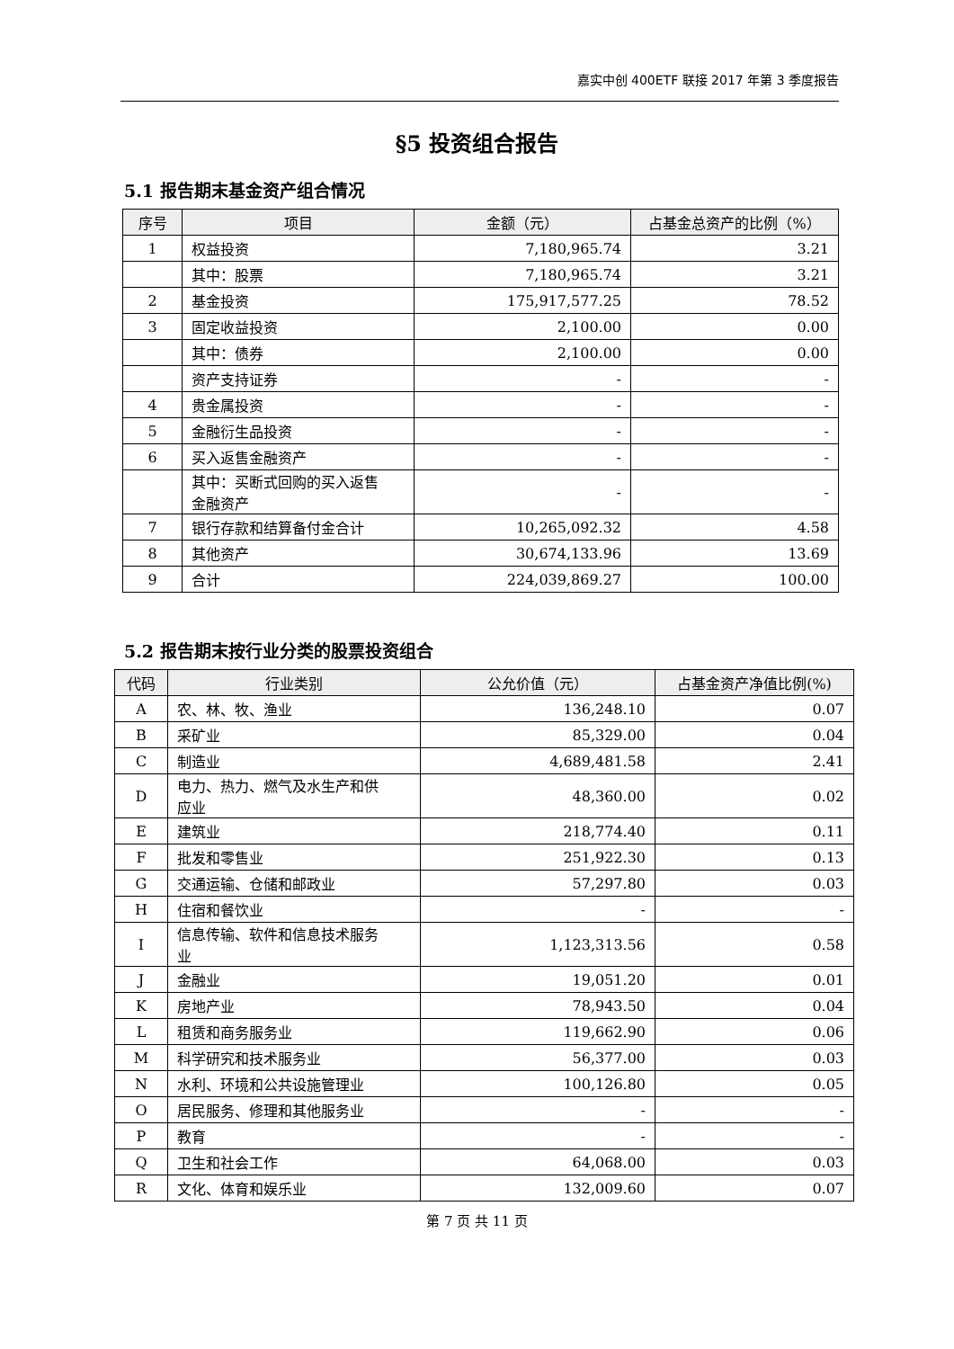嘉实中创 400ETF 联接 2017 年第 3 季度报告
§5 投资组合报告
5.1 报告期末基金资产组合情况
| 序号 | 项目 | 金额（元） | 占基金总资产的比例（%） |
| --- | --- | --- | --- |
| 1 | 权益投资 | 7,180,965.74 | 3.21 |
| | 其中：股票 | 7,180,965.74 | 3.21 |
| 2 | 基金投资 | 175,917,577.25 | 78.52 |
| 3 | 固定收益投资 | 2,100.00 | 0.00 |
| | 其中：债券 | 2,100.00 | 0.00 |
| | 资产支持证券 | - | - |
| 4 | 贵金属投资 | - | - |
| 5 | 金融衍生品投资 | - | - |
| 6 | 买入返售金融资产 | - | - |
| | 其中：买断式回购的买入返售 金融资产 | - | - |
| 7 | 银行存款和结算备付金合计 | 10,265,092.32 | 4.58 |
| 8 | 其他资产 | 30,674,133.96 | 13.69 |
| 9 | 合计 | 224,039,869.27 | 100.00 |
5.2 报告期末按行业分类的股票投资组合
| 代码 | 行业类别 | 公允价值（元） | 占基金资产净值比例(%) |
| --- | --- | --- | --- |
| A | 农、林、牧、渔业 | 136,248.10 | 0.07 |
| B | 采矿业 | 85,329.00 | 0.04 |
| C | 制造业 | 4,689,481.58 | 2.41 |
| D | 电力、热力、燃气及水生产和供 应业 | 48,360.00 | 0.02 |
| E | 建筑业 | 218,774.40 | 0.11 |
| F | 批发和零售业 | 251,922.30 | 0.13 |
| G | 交通运输、仓储和邮政业 | 57,297.80 | 0.03 |
| H | 住宿和餐饮业 | - | - |
| I | 信息传输、软件和信息技术服务 业 | 1,123,313.56 | 0.58 |
| J | 金融业 | 19,051.20 | 0.01 |
| K | 房地产业 | 78,943.50 | 0.04 |
| L | 租赁和商务服务业 | 119,662.90 | 0.06 |
| M | 科学研究和技术服务业 | 56,377.00 | 0.03 |
| N | 水利、环境和公共设施管理业 | 100,126.80 | 0.05 |
| O | 居民服务、修理和其他服务业 | - | - |
| P | 教育 | - | - |
| Q | 卫生和社会工作 | 64,068.00 | 0.03 |
| R | 文化、体育和娱乐业 | 132,009.60 | 0.07 |
第 7 页 共 11 页